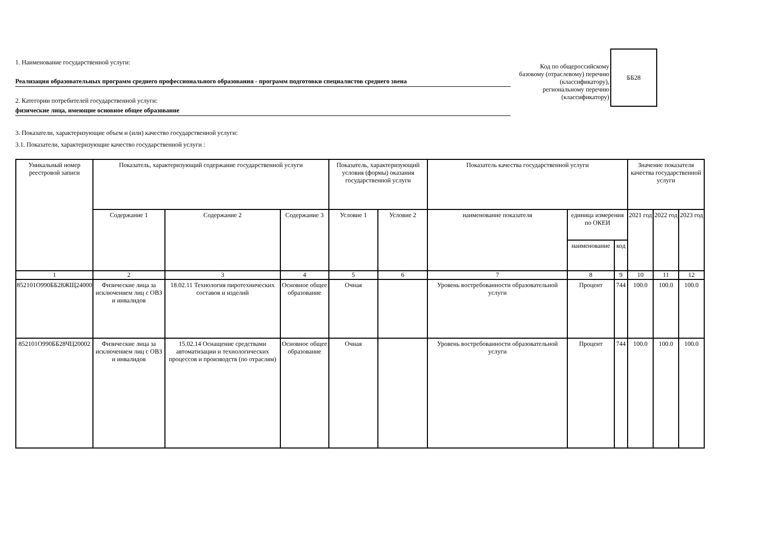1. Наименование государственной услуги:
Реализация образовательных программ среднего профессионального образования - программ подготовки специалистов среднего звена
2. Категории потребителей государственной услуги:
физические лица, имеющие основное общее образование
Код по общероссийскому базовому (отраслевому) перечню (классификатору), региональному перечню (классификатору)
ББ28
3. Показатели, характеризующие объем и (или) качество государственной услуги:
3.1. Показатели, характеризующие качество государственной услуги :
| Уникальный номер реестровой записи | Показатель, характеризующий содержание государственной услуги | | | Показатель, характеризующий условия (формы) оказания государственной услуги | | Показатель качества государственной услуги | | | Значение показателя качества государственной услуги | | |
| --- | --- | --- | --- | --- | --- | --- | --- | --- | --- | --- | --- |
| | Содержание 1 | Содержание 2 | Содержание 3 | Условие 1 | Условие 2 | наименование показателя | единица измерения по ОКЕИ | | 2021 год | 2022 год | 2023 год |
| | | | | | | | наименование | код | | | |
| 1 | 2 | 3 | 4 | 5 | 6 | 7 | 8 | 9 | 10 | 11 | 12 |
| 852101О990ББ28ЖЩ24000 | Физические лица за исключением лиц с ОВЗ и инвалидов | 18.02.11 Технология пиротехнических составов и изделий | Основное общее образование | Очная | | Уровень востребованности образовательной услуги | Процент | 744 | 100.0 | 100.0 | 100.0 |
| 852101О990ББ28ЧЦ20002 | Физические лица за исключением лиц с ОВЗ и инвалидов | 15.02.14 Оснащение средствами автоматизации и технологических процессов и производств (по отраслям) | Основное общее образование | Очная | | Уровень востребованности образовательной услуги | Процент | 744 | 100.0 | 100.0 | 100.0 |